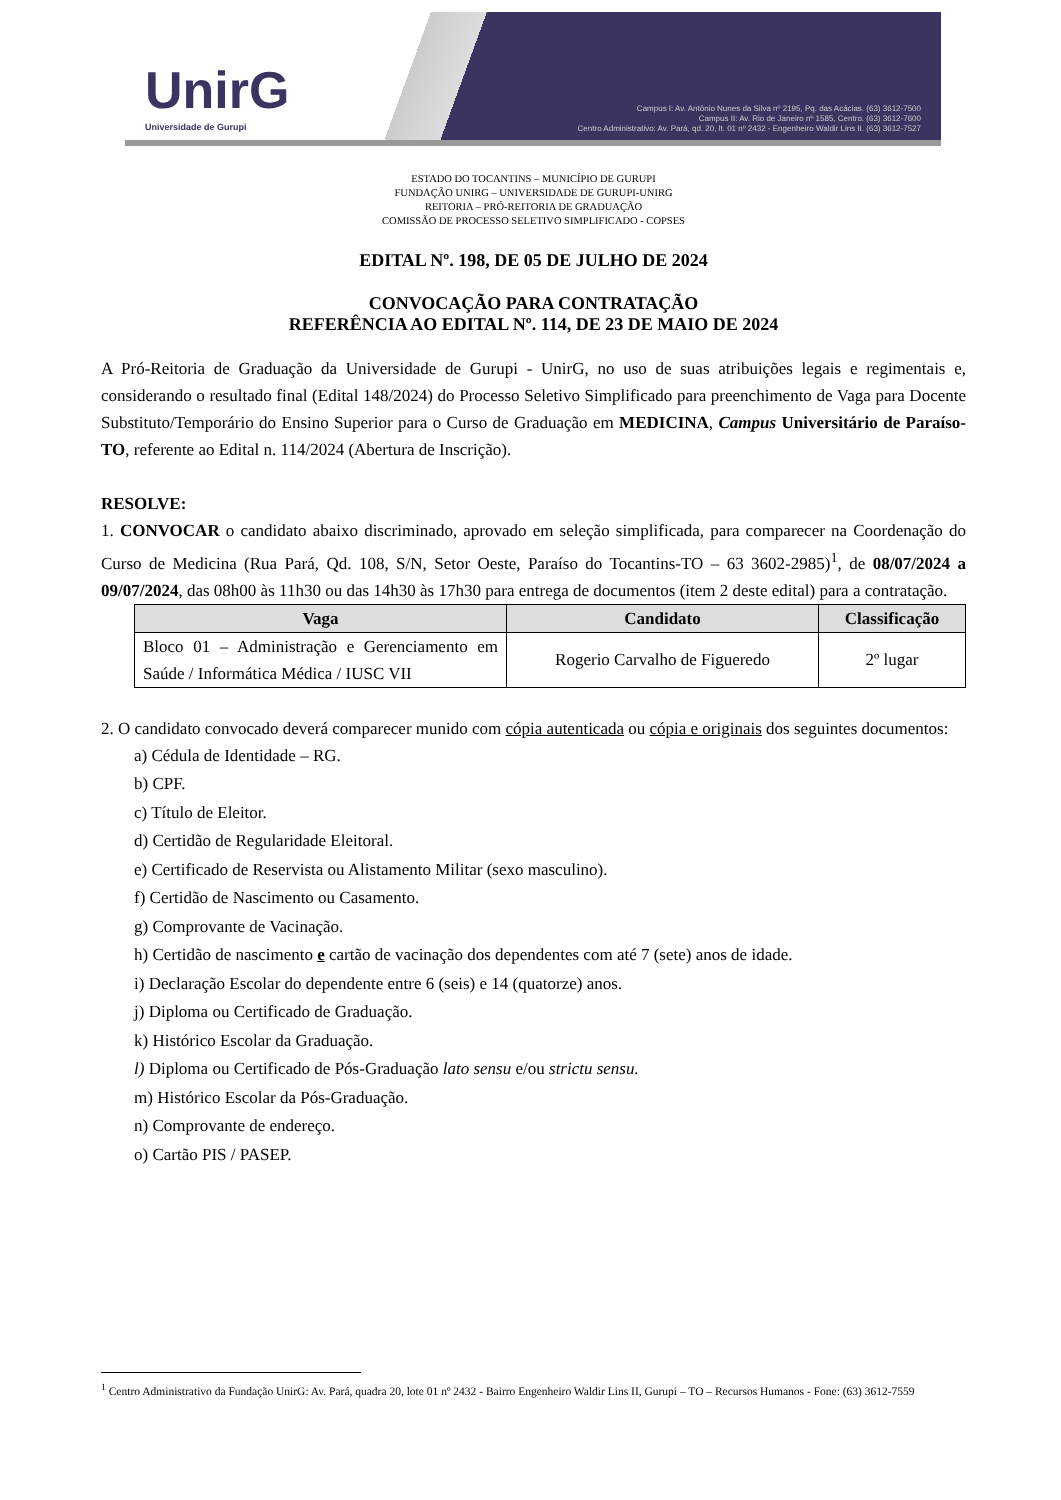UnirG
Universidade de Gurupi
Campus I: Av. Antônio Nunes da Silva nº 2195, Pq. das Acácias. (63) 3612-7500
Campus II: Av. Rio de Janeiro nº 1585, Centro. (63) 3612-7600
Centro Administrativo: Av. Pará, qd. 20, lt. 01 nº 2432 - Engenheiro Waldir Lins II. (63) 3612-7527
ESTADO DO TOCANTINS – MUNICÍPIO DE GURUPI
FUNDAÇÃO UNIRG – UNIVERSIDADE DE GURUPI-UNIRG
REITORIA – PRÓ-REITORIA DE GRADUAÇÃO
COMISSÃO DE PROCESSO SELETIVO SIMPLIFICADO - COPSES
EDITAL Nº. 198, DE 05 DE JULHO DE 2024
CONVOCAÇÃO PARA CONTRATAÇÃO
REFERÊNCIA AO EDITAL Nº. 114, DE 23 DE MAIO DE 2024
A Pró-Reitoria de Graduação da Universidade de Gurupi - UnirG, no uso de suas atribuições legais e regimentais e, considerando o resultado final (Edital 148/2024) do Processo Seletivo Simplificado para preenchimento de Vaga para Docente Substituto/Temporário do Ensino Superior para o Curso de Graduação em MEDICINA, Campus Universitário de Paraíso-TO, referente ao Edital n. 114/2024 (Abertura de Inscrição).
RESOLVE:
1. CONVOCAR o candidato abaixo discriminado, aprovado em seleção simplificada, para comparecer na Coordenação do Curso de Medicina (Rua Pará, Qd. 108, S/N, Setor Oeste, Paraíso do Tocantins-TO – 63 3602-2985)<sup>1</sup>, de 08/07/2024 a 09/07/2024, das 08h00 às 11h30 ou das 14h30 às 17h30 para entrega de documentos (item 2 deste edital) para a contratação.
| Vaga | Candidato | Classificação |
| --- | --- | --- |
| Bloco 01 – Administração e Gerenciamento em Saúde / Informática Médica / IUSC VII | Rogerio Carvalho de Figueredo | 2º lugar |
2. O candidato convocado deverá comparecer munido com cópia autenticada ou cópia e originais dos seguintes documentos:
a) Cédula de Identidade – RG.
b) CPF.
c) Título de Eleitor.
d) Certidão de Regularidade Eleitoral.
e) Certificado de Reservista ou Alistamento Militar (sexo masculino).
f) Certidão de Nascimento ou Casamento.
g) Comprovante de Vacinação.
h) Certidão de nascimento e cartão de vacinação dos dependentes com até 7 (sete) anos de idade.
i) Declaração Escolar do dependente entre 6 (seis) e 14 (quatorze) anos.
j) Diploma ou Certificado de Graduação.
k) Histórico Escolar da Graduação.
l) Diploma ou Certificado de Pós-Graduação lato sensu e/ou strictu sensu.
m) Histórico Escolar da Pós-Graduação.
n) Comprovante de endereço.
o) Cartão PIS / PASEP.
<sup>1</sup> Centro Administrativo da Fundação UnirG: Av. Pará, quadra 20, lote 01 nº 2432 - Bairro Engenheiro Waldir Lins II, Gurupi – TO – Recursos Humanos - Fone: (63) 3612-7559